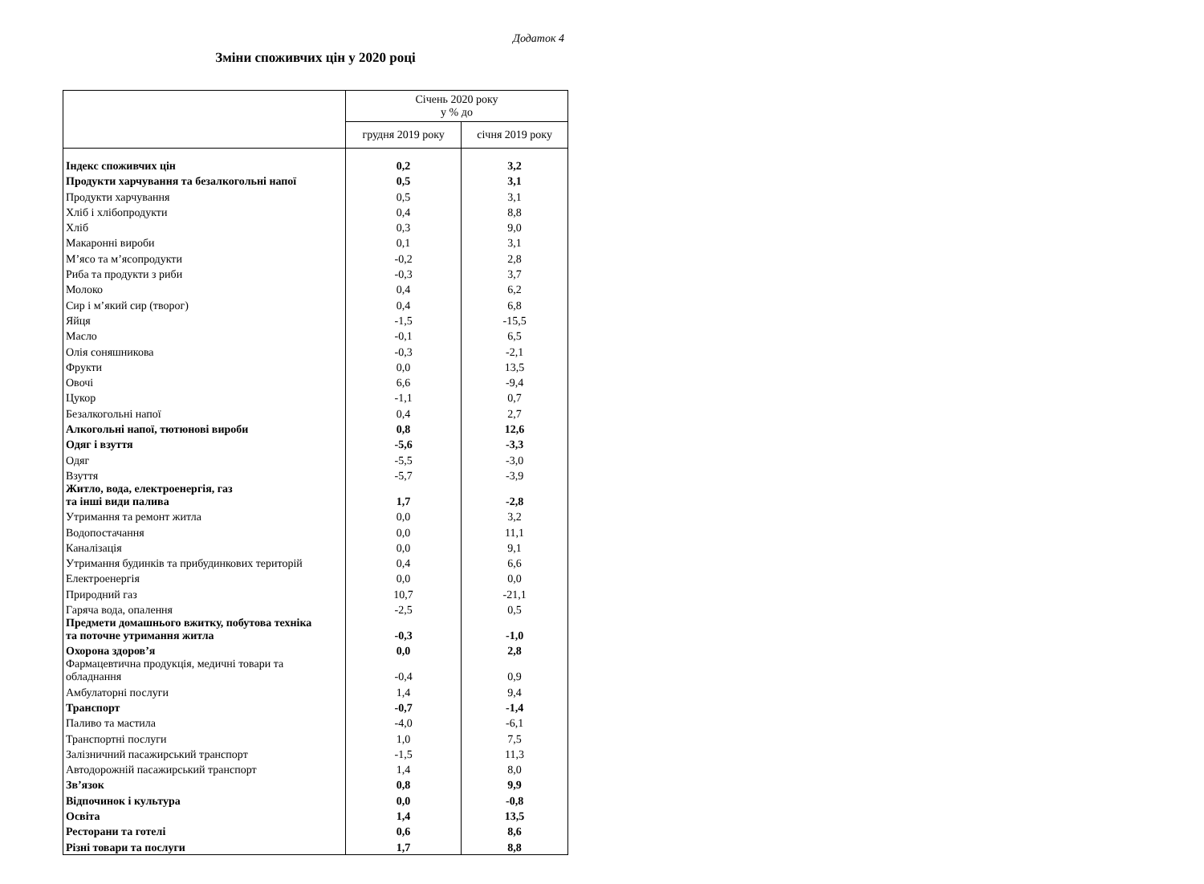Додаток 4
Зміни споживчих цін у 2020 році
| | Січень 2020 року у % до | |
| --- | --- | --- |
| | грудня 2019 року | січня 2019 року |
| Індекс споживчих цін | 0,2 | 3,2 |
| Продукти харчування та безалкогольні напої | 0,5 | 3,1 |
| Продукти харчування | 0,5 | 3,1 |
| Хліб і хлібопродукти | 0,4 | 8,8 |
| Хліб | 0,3 | 9,0 |
| Макаронні вироби | 0,1 | 3,1 |
| М’ясо та м’ясопродукти | -0,2 | 2,8 |
| Риба та продукти з риби | -0,3 | 3,7 |
| Молоко | 0,4 | 6,2 |
| Сир і м’який сир (творог) | 0,4 | 6,8 |
| Яйця | -1,5 | -15,5 |
| Масло | -0,1 | 6,5 |
| Олія соняшникова | -0,3 | -2,1 |
| Фрукти | 0,0 | 13,5 |
| Овочі | 6,6 | -9,4 |
| Цукор | -1,1 | 0,7 |
| Безалкогольні напої | 0,4 | 2,7 |
| Алкогольні напої, тютюнові вироби | 0,8 | 12,6 |
| Одяг і взуття | -5,6 | -3,3 |
| Одяг | -5,5 | -3,0 |
| Взуття | -5,7 | -3,9 |
| Житло, вода, електроенергія, газ та інші види палива | 1,7 | -2,8 |
| Утримання та ремонт житла | 0,0 | 3,2 |
| Водопостачання | 0,0 | 11,1 |
| Каналізація | 0,0 | 9,1 |
| Утримання будинків та прибудинкових територій | 0,4 | 6,6 |
| Електроенергія | 0,0 | 0,0 |
| Природний газ | 10,7 | -21,1 |
| Гаряча вода, опалення | -2,5 | 0,5 |
| Предмети домашнього вжитку, побутова техніка та поточне утримання житла | -0,3 | -1,0 |
| Охорона здоров’я | 0,0 | 2,8 |
| Фармацевтична продукція, медичні товари та обладнання | -0,4 | 0,9 |
| Амбулаторні послуги | 1,4 | 9,4 |
| Транспорт | -0,7 | -1,4 |
| Паливо та мастила | -4,0 | -6,1 |
| Транспортні послуги | 1,0 | 7,5 |
| Залізничний пасажирський транспорт | -1,5 | 11,3 |
| Автодорожній пасажирський транспорт | 1,4 | 8,0 |
| Зв’язок | 0,8 | 9,9 |
| Відпочинок і культура | 0,0 | -0,8 |
| Освіта | 1,4 | 13,5 |
| Ресторани та готелі | 0,6 | 8,6 |
| Різні товари та послуги | 1,7 | 8,8 |